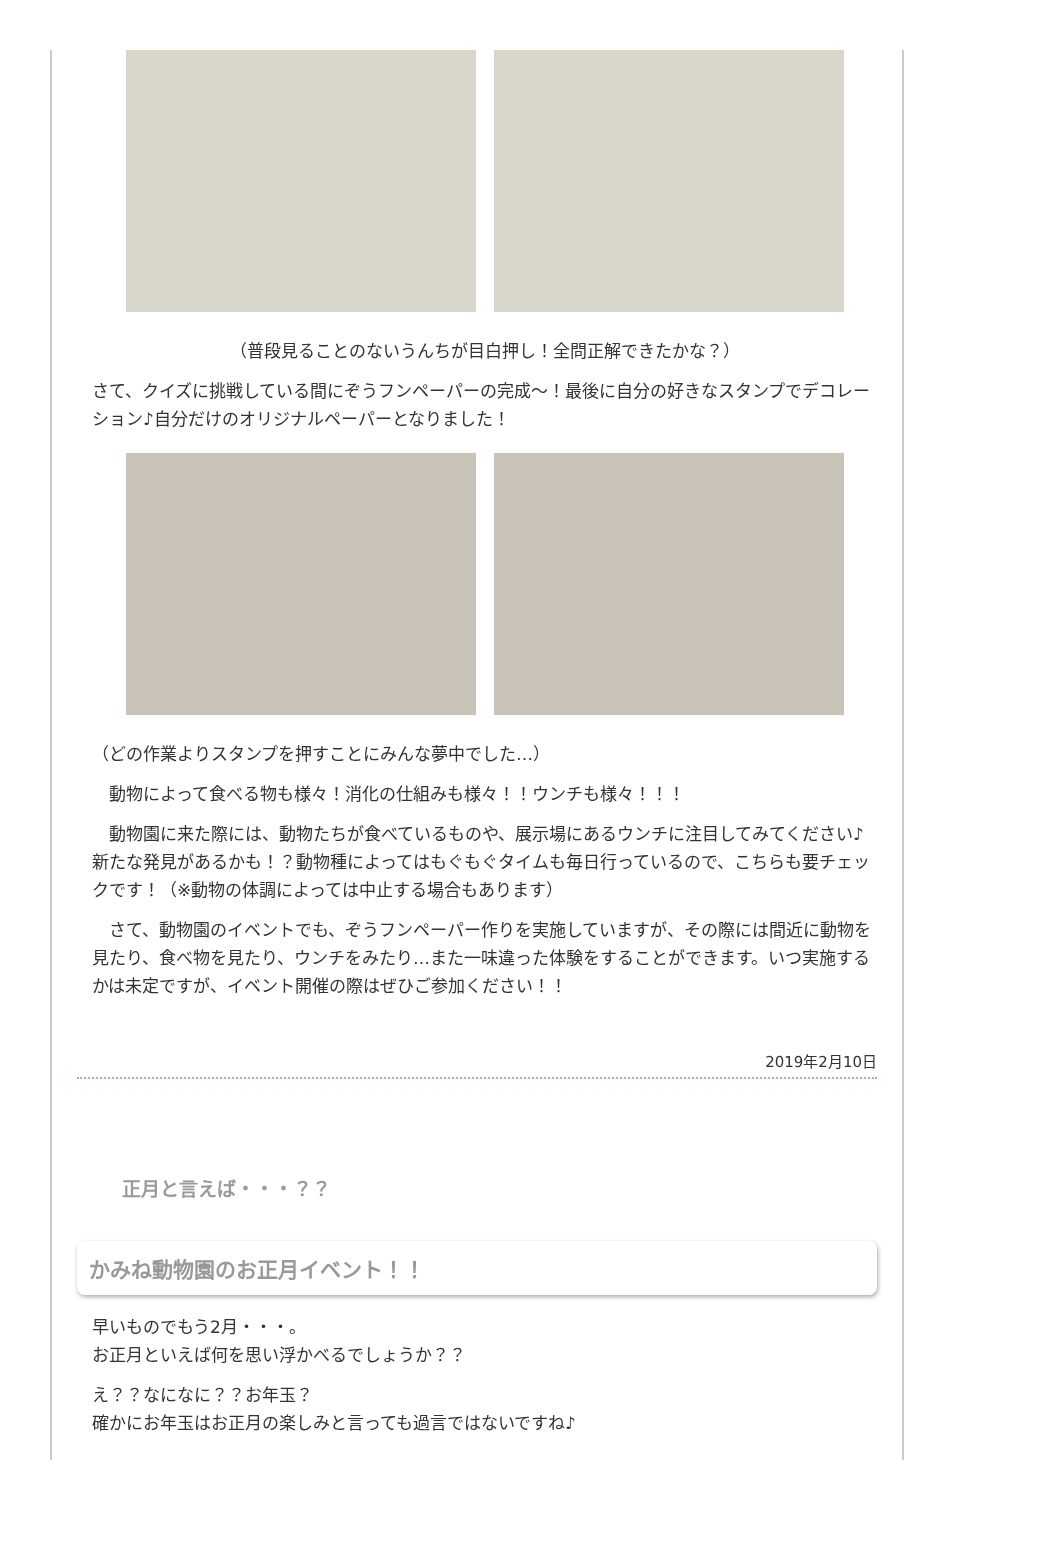（普段見ることのないうんちが目白押し！全問正解できたかな？）
さて、クイズに挑戦している間にぞうフンペーパーの完成～！最後に自分の好きなスタンプでデコレーション♪自分だけのオリジナルペーパーとなりました！
（どの作業よりスタンプを押すことにみんな夢中でした…）
　動物によって食べる物も様々！消化の仕組みも様々！！ウンチも様々！！！
　動物園に来た際には、動物たちが食べているものや、展示場にあるウンチに注目してみてください♪新たな発見があるかも！？動物種によってはもぐもぐタイムも毎日行っているので、こちらも要チェックです！（※動物の体調によっては中止する場合もあります）
　さて、動物園のイベントでも、ぞうフンペーパー作りを実施していますが、その際には間近に動物を見たり、食べ物を見たり、ウンチをみたり…また一味違った体験をすることができます。いつ実施するかは未定ですが、イベント開催の際はぜひご参加ください！！
2019年2月10日
正月と言えば・・・？？
かみね動物園のお正月イベント！！
早いものでもう2月・・・。
お正月といえば何を思い浮かべるでしょうか？？
え？？なになに？？お年玉？
確かにお年玉はお正月の楽しみと言っても過言ではないですね♪